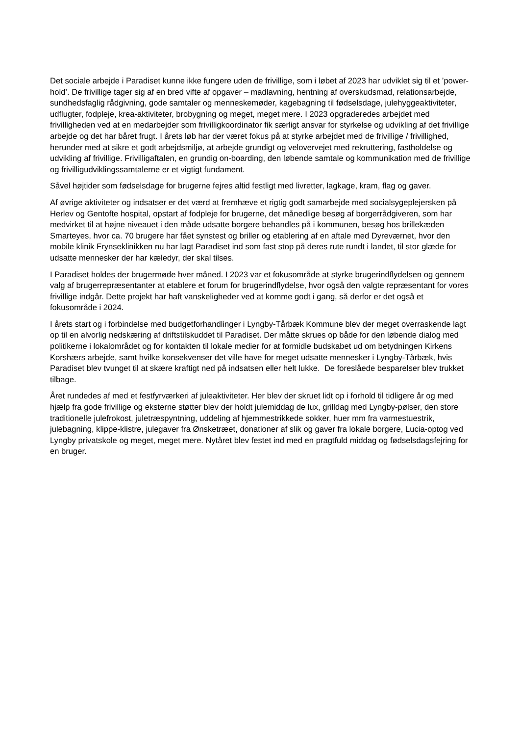Det sociale arbejde i Paradiset kunne ikke fungere uden de frivillige, som i løbet af 2023 har udviklet sig til et ’power-hold’. De frivillige tager sig af en bred vifte af opgaver – madlavning, hentning af overskudsmad, relationsarbejde, sundhedsfaglig rådgivning, gode samtaler og menneskemøder, kagebagning til fødselsdage, julehyggeaktiviteter, udflugter, fodpleje, krea-aktiviteter, brobygning og meget, meget mere. I 2023 opgraderedes arbejdet med frivilligheden ved at en medarbejder som frivilligkoordinator fik særligt ansvar for styrkelse og udvikling af det frivillige arbejde og det har båret frugt. I årets løb har der været fokus på at styrke arbejdet med de frivillige / frivillighed, herunder med at sikre et godt arbejdsmiljø, at arbejde grundigt og velovervejet med rekruttering, fastholdelse og udvikling af frivillige. Frivilligaftalen, en grundig on-boarding, den løbende samtale og kommunikation med de frivillige og frivilligudviklingssamtalerne er et vigtigt fundament.
Såvel højtider som fødselsdage for brugerne fejres altid festligt med livretter, lagkage, kram, flag og gaver.
Af øvrige aktiviteter og indsatser er det værd at fremhæve et rigtig godt samarbejde med socialsygeplejersken på Herlev og Gentofte hospital, opstart af fodpleje for brugerne, det månedlige besøg af borgerrådgiveren, som har medvirket til at højne niveauet i den måde udsatte borgere behandles på i kommunen, besøg hos brillekæden Smarteyes, hvor ca. 70 brugere har fået synstest og briller og etablering af en aftale med Dyreværnet, hvor den mobile klinik Frynseklinikken nu har lagt Paradiset ind som fast stop på deres rute rundt i landet, til stor glæde for udsatte mennesker der har kæledyr, der skal tilses.
I Paradiset holdes der brugermøde hver måned. I 2023 var et fokusområde at styrke brugerindflydelsen og gennem valg af brugerrepræsentanter at etablere et forum for brugerindflydelse, hvor også den valgte repræsentant for vores frivillige indgår. Dette projekt har haft vanskeligheder ved at komme godt i gang, så derfor er det også et fokusområde i 2024.
I årets start og i forbindelse med budgetforhandlinger i Lyngby-Tårbæk Kommune blev der meget overraskende lagt op til en alvorlig nedskæring af driftstilskuddet til Paradiset. Der måtte skrues op både for den løbende dialog med politikerne i lokalområdet og for kontakten til lokale medier for at formidle budskabet ud om betydningen Kirkens Korshærs arbejde, samt hvilke konsekvenser det ville have for meget udsatte mennesker i Lyngby-Tårbæk, hvis Paradiset blev tvunget til at skære kraftigt ned på indsatsen eller helt lukke. De foreslåede besparelser blev trukket tilbage.
Året rundedes af med et festfyrværkeri af juleaktiviteter. Her blev der skruet lidt op i forhold til tidligere år og med hjælp fra gode frivillige og eksterne støtter blev der holdt julemiddag de lux, grilldag med Lyngby-pølser, den store traditionelle julefrokost, juletræspyntning, uddeling af hjemmestrikkede sokker, huer mm fra varmestuestrik, julebagning, klippe-klistre, julegaver fra Ønsketræet, donationer af slik og gaver fra lokale borgere, Lucia-optog ved Lyngby privatskole og meget, meget mere. Nytåret blev festet ind med en pragtfuld middag og fødselsdagsfejring for en bruger.